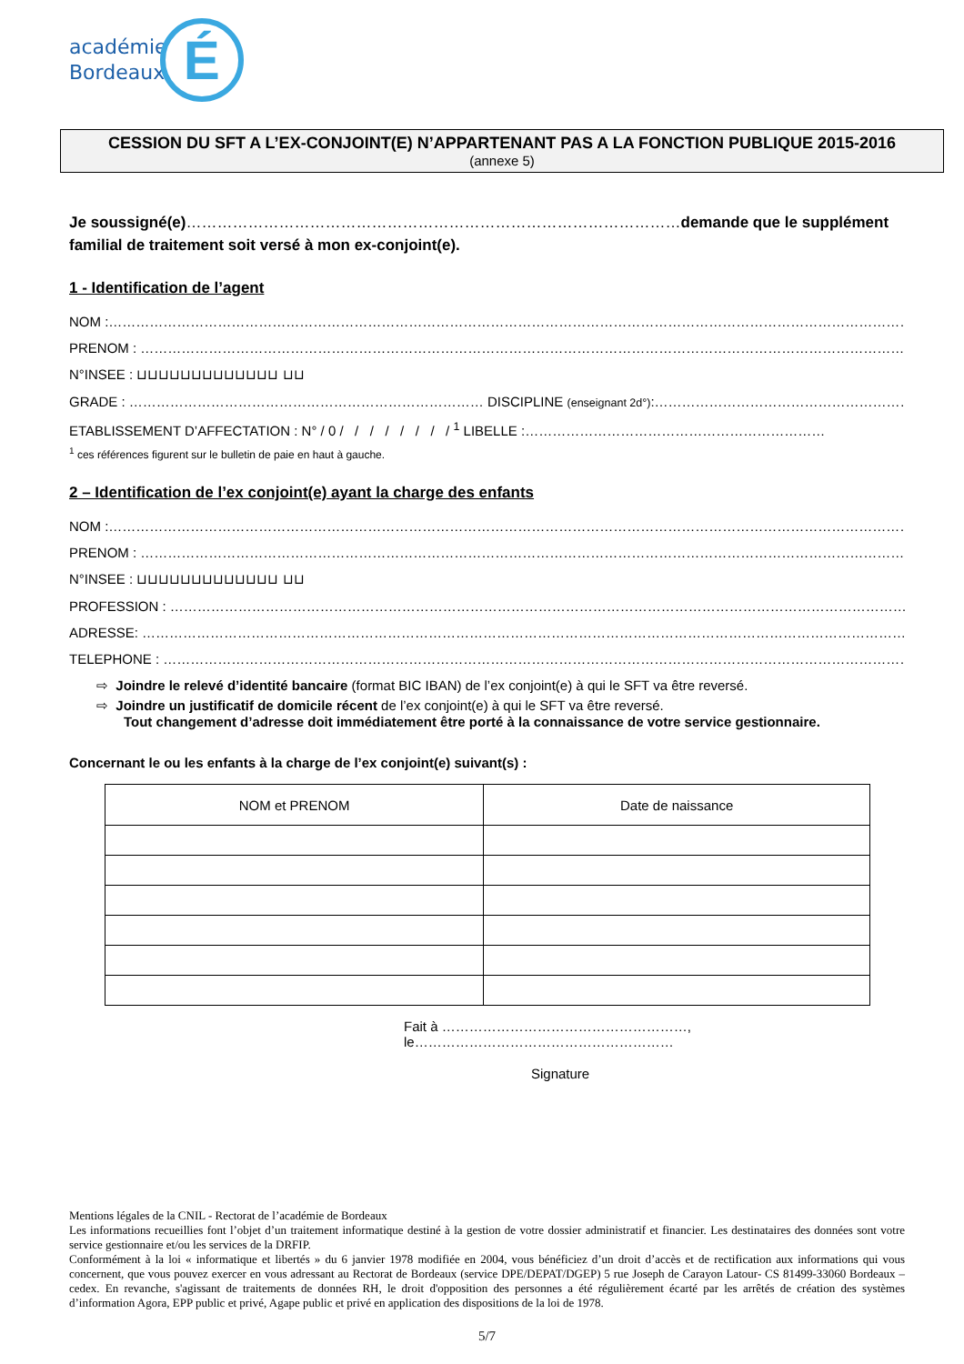académie
Bordeaux
É
CESSION DU SFT A L’EX-CONJOINT(E) N’APPARTENANT PAS A LA FONCTION PUBLIQUE 2015-2016
(annexe 5)
Je soussigné(e)……………………………………………………………………………………demande que le supplément familial de traitement soit versé à mon ex-conjoint(e).
1 - Identification de l’agent
NOM :……………………………………………………………………………………………………………………………………………………………
PRENOM : ……………………………………………………………………………………………………………………………………………………
N°INSEE : ⊔⊔⊔⊔⊔⊔⊔⊔⊔⊔⊔⊔⊔ ⊔⊔
GRADE : …………………………………………………………………… DISCIPLINE (enseignant 2d°):…………………………………………………………………
ETABLISSEMENT D’AFFECTATION : N° / 0 / / / / / / / / <sup>1</sup> LIBELLE :…………………………………………………………
<sup>1</sup> ces références figurent sur le bulletin de paie en haut à gauche.
2 – Identification de l’ex conjoint(e) ayant la charge des enfants
NOM :……………………………………………………………………………………………………………………………………………………………
PRENOM : ……………………………………………………………………………………………………………………………………………………
N°INSEE : ⊔⊔⊔⊔⊔⊔⊔⊔⊔⊔⊔⊔⊔ ⊔⊔
PROFESSION : ………………………………………………………………………………………………………………………………………………
ADRESSE: ……………………………………………………………………………………………………………………………………………………
TELEPHONE : …………………………………………………………………………………………………………………………………………………
⇨ Joindre le relevé d’identité bancaire (format BIC IBAN) de l’ex conjoint(e) à qui le SFT va être reversé.
⇨ Joindre un justificatif de domicile récent de l’ex conjoint(e) à qui le SFT va être reversé.
Tout changement d’adresse doit immédiatement être porté à la connaissance de votre service gestionnaire.
Concernant le ou les enfants à la charge de l’ex conjoint(e) suivant(s) :
| NOM et PRENOM | Date de naissance |
| --- | --- |
Fait à ………………………………………………, le…………………………………………………
Signature
Mentions légales de la CNIL - Rectorat de l’académie de Bordeaux
Les informations recueillies font l’objet d’un traitement informatique destiné à la gestion de votre dossier administratif et financier. Les destinataires des données sont votre service gestionnaire et/ou les services de la DRFIP.
Conformément à la loi « informatique et libertés » du 6 janvier 1978 modifiée en 2004, vous bénéficiez d’un droit d’accès et de rectification aux informations qui vous concernent, que vous pouvez exercer en vous adressant au Rectorat de Bordeaux (service DPE/DEPAT/DGEP) 5 rue Joseph de Carayon Latour- CS 81499-33060 Bordeaux – cedex. En revanche, s'agissant de traitements de données RH, le droit d'opposition des personnes a été régulièrement écarté par les arrêtés de création des systèmes d’information Agora, EPP public et privé, Agape public et privé en application des dispositions de la loi de 1978.
5/7